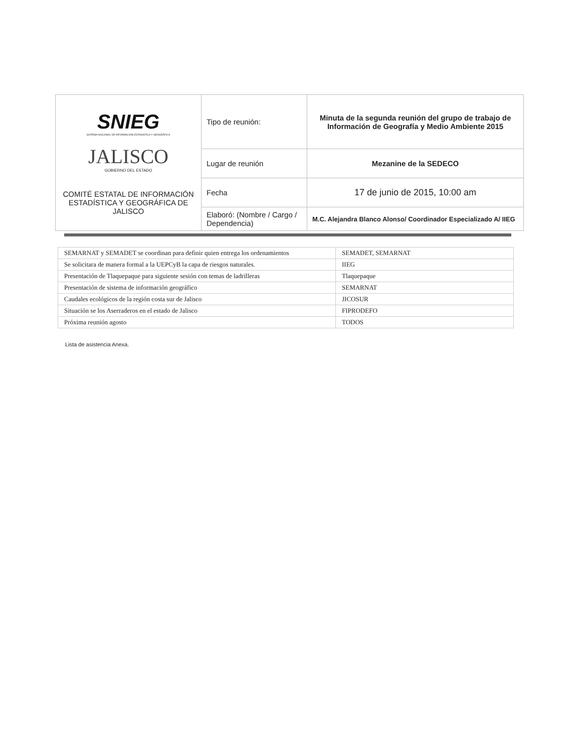| SNIEG SISTEMA NACIONAL DE INFORMACIÓN ESTADÍSTICA Y GEOGRÁFICA JALISCO GOBIERNO DEL ESTADO COMITÉ ESTATAL DE INFORMACIÓN ESTADÍSTICA Y GEOGRÁFICA DE JALISCO | Tipo de reunión: | Minuta de la segunda reunión del grupo de trabajo de Información de Geografía y Medio Ambiente 2015 |
| | Lugar de reunión | Mezanine de la SEDECO |
| | Fecha | 17 de junio de 2015, 10:00 am |
| | Elaboró: (Nombre / Cargo / Dependencia) | M.C. Alejandra Blanco Alonso/ Coordinador Especializado A/ IIEG |
| SEMARNAT y SEMADET se coordinan para definir quien entrega los ordenamientos | SEMADET, SEMARNAT |
| Se solicitara de manera formal a la UEPCyB la capa de riesgos naturales. | IIEG |
| Presentación de Tlaquepaque para siguiente sesión con temas de ladrilleras | Tlaquepaque |
| Presentación de sistema de información geográfico | SEMARNAT |
| Caudales ecológicos de la región costa sur de Jalisco | JICOSUR |
| Situación se los Aserraderos en el estado de Jalisco | FIPRODEFO |
| Próxima reunión agosto | TODOS |
Lista de asistencia Anexa.